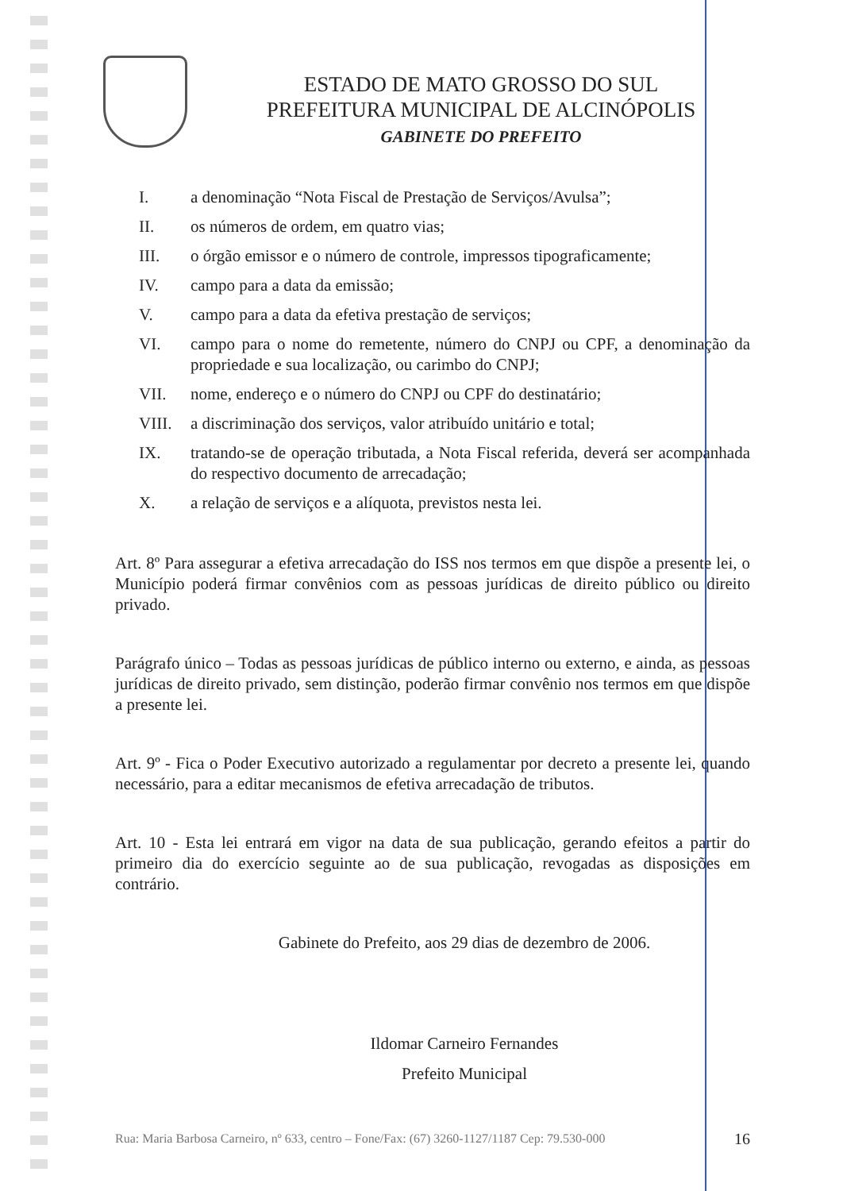ESTADO DE MATO GROSSO DO SUL
PREFEITURA MUNICIPAL DE ALCINÓPOLIS
GABINETE DO PREFEITO
I. a denominação “Nota Fiscal de Prestação de Serviços/Avulsa”;
II. os números de ordem, em quatro vias;
III. o órgão emissor e o número de controle, impressos tipograficamente;
IV. campo para a data da emissão;
V. campo para a data da efetiva prestação de serviços;
VI. campo para o nome do remetente, número do CNPJ ou CPF, a denominação da propriedade e sua localização, ou carimbo do CNPJ;
VII. nome, endereço e o número do CNPJ ou CPF do destinatário;
VIII. a discriminação dos serviços, valor atribuído unitário e total;
IX. tratando-se de operação tributada, a Nota Fiscal referida, deverá ser acompanhada do respectivo documento de arrecadação;
X. a relação de serviços e a alíquota, previstos nesta lei.
Art. 8º Para assegurar a efetiva arrecadação do ISS nos termos em que dispõe a presente lei, o Município poderá firmar convênios com as pessoas jurídicas de direito público ou direito privado.
Parágrafo único – Todas as pessoas jurídicas de público interno ou externo, e ainda, as pessoas jurídicas de direito privado, sem distinção, poderão firmar convênio nos termos em que dispõe a presente lei.
Art. 9º - Fica o Poder Executivo autorizado a regulamentar por decreto a presente lei, quando necessário, para a editar mecanismos de efetiva arrecadação de tributos.
Art. 10 - Esta lei entrará em vigor na data de sua publicação, gerando efeitos a partir do primeiro dia do exercício seguinte ao de sua publicação, revogadas as disposições em contrário.
Gabinete do Prefeito, aos 29 dias de dezembro de 2006.
Ildomar Carneiro Fernandes
Prefeito Municipal
Rua: Maria Barbosa Carneiro, nº 633, centro – Fone/Fax: (67) 3260-1127/1187 Cep: 79.530-000 16